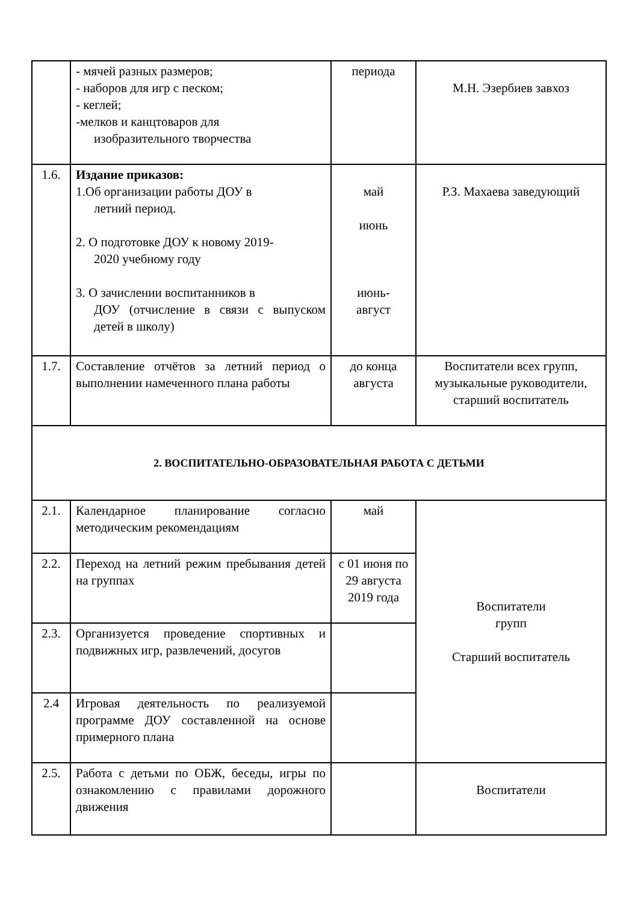| | - мячей разных размеров; - наборов для игр с песком; - кеглей; -мелков и канцтоваров для изобразительного творчества | периода | М.Н. Эзербиев завхоз |
| 1.6. | Издание приказов: 1.Об организации работы ДОУ в летний период. 2. О подготовке ДОУ к новому 2019- 2020 учебному году 3. О зачислении воспитанников в ДОУ (отчисление в связи с выпуском детей в школу) | май июнь июнь- август | Р.З. Махаева заведующий |
| 1.7. | Составление отчётов за летний период о выполнении намеченного плана работы | до конца августа | Воспитатели всех групп, музыкальные руководители, старший воспитатель |
| 2. ВОСПИТАТЕЛЬНО-ОБРАЗОВАТЕЛЬНАЯ РАБОТА С ДЕТЬМИ | | | |
| 2.1. | Календарное планирование согласно методическим рекомендациям | май | Воспитатели групп Старший воспитатель |
| 2.2. | Переход на летний режим пребывания детей на группах | с 01 июня по 29 августа 2019 года | |
| 2.3. | Организуется проведение спортивных и подвижных игр, развлечений, досугов | | |
| 2.4 | Игровая деятельность по реализуемой программе ДОУ составленной на основе примерного плана | | |
| 2.5. | Работа с детьми по ОБЖ, беседы, игры по ознакомлению с правилами дорожного движения | | Воспитатели |